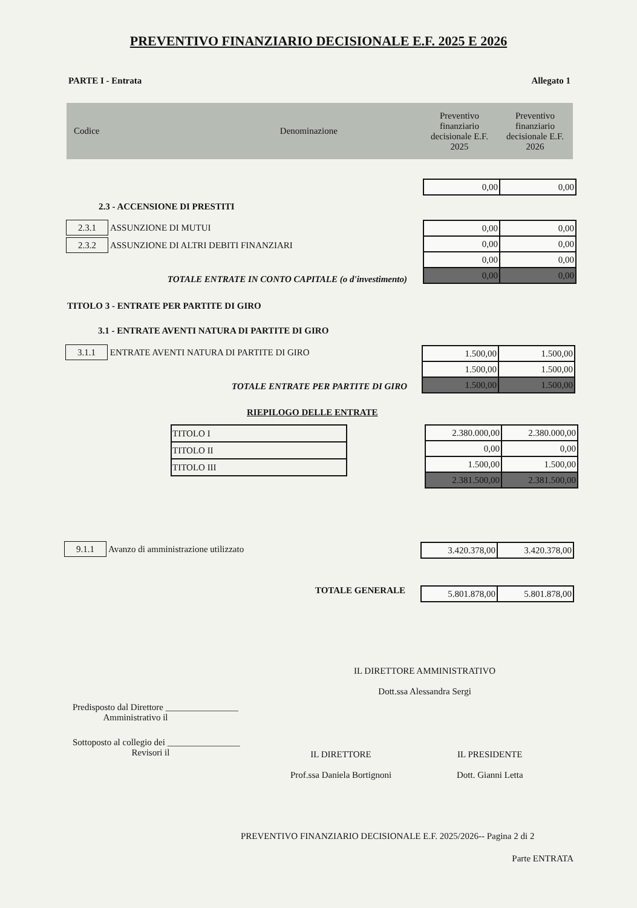PREVENTIVO FINANZIARIO DECISIONALE E.F. 2025 E 2026
PARTE I - Entrata Allegato 1
| Codice | Denominazione | Preventivo finanziario decisionale E.F. 2025 | Preventivo finanziario decisionale E.F. 2026 |
| --- | --- | --- | --- |
| 0,00 | 0,00 |
2.3 - ACCENSIONE DI PRESTITI
2.3.1 ASSUNZIONE DI MUTUI
2.3.2 ASSUNZIONE DI ALTRI DEBITI FINANZIARI
| 0,00 | 0,00 |
| 0,00 | 0,00 |
| 0,00 | 0,00 |
| 0,00 | 0,00 |
TOTALE ENTRATE IN CONTO CAPITALE (o d'investimento)
TITOLO 3 - ENTRATE PER PARTITE DI GIRO
3.1 - ENTRATE AVENTI NATURA DI PARTITE DI GIRO
3.1.1 ENTRATE AVENTI NATURA DI PARTITE DI GIRO
| 1.500,00 | 1.500,00 |
| 1.500,00 | 1.500,00 |
| 1.500,00 | 1.500,00 |
TOTALE ENTRATE PER PARTITE DI GIRO
RIEPILOGO DELLE ENTRATE
| TITOLO I |
| TITOLO II |
| TITOLO III |
| 2.380.000,00 | 2.380.000,00 |
| 0,00 | 0,00 |
| 1.500,00 | 1.500,00 |
| 2.381.500,00 | 2.381.500,00 |
9.1.1 Avanzo di amministrazione utilizzato
| 3.420.378,00 | 3.420.378,00 |
TOTALE GENERALE
| 5.801.878,00 | 5.801.878,00 |
IL DIRETTORE AMMINISTRATIVO
Dott.ssa Alessandra Sergi
Predisposto dal Direttore ________________
Amministrativo il
Sottoposto al collegio dei ________________
Revisori il
IL DIRETTORE
Prof.ssa Daniela Bortignoni
IL PRESIDENTE
Dott. Gianni Letta
PREVENTIVO FINANZIARIO DECISIONALE E.F. 2025/2026-- Pagina 2 di 2
Parte ENTRATA